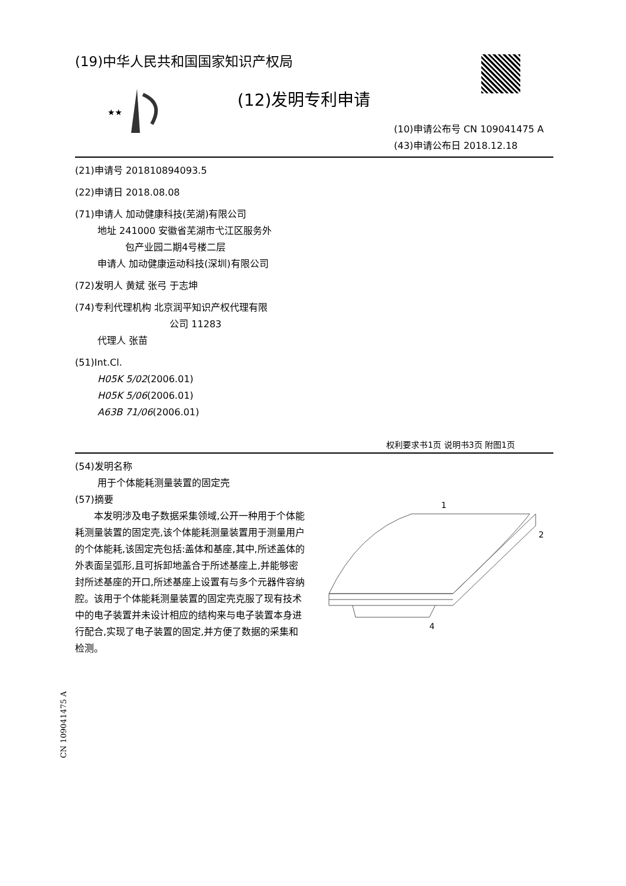(19)中华人民共和国国家知识产权局
★★
(12)发明专利申请
(10)申请公布号 CN 109041475 A
(43)申请公布日 2018.12.18
(21)申请号 201810894093.5
(22)申请日 2018.08.08
(71)申请人 加动健康科技(芜湖)有限公司
地址 241000 安徽省芜湖市弋江区服务外
包产业园二期4号楼二层
申请人 加动健康运动科技(深圳)有限公司
(72)发明人 黄斌 张弓 于志坤
(74)专利代理机构 北京润平知识产权代理有限
公司 11283
代理人 张苗
(51)Int.Cl.
H05K 5/02(2006.01)
H05K 5/06(2006.01)
A63B 71/06(2006.01)
权利要求书1页 说明书3页 附图1页
(54)发明名称
用于个体能耗测量装置的固定壳
(57)摘要
　　本发明涉及电子数据采集领域,公开一种用于个体能耗测量装置的固定壳,该个体能耗测量装置用于测量用户的个体能耗,该固定壳包括:盖体和基座,其中,所述盖体的外表面呈弧形,且可拆卸地盖合于所述基座上,并能够密封所述基座的开口,所述基座上设置有与多个元器件容纳腔。该用于个体能耗测量装置的固定壳克服了现有技术中的电子装置并未设计相应的结构来与电子装置本身进行配合,实现了电子装置的固定,并方便了数据的采集和检测。
1
2
4
CN 109041475 A